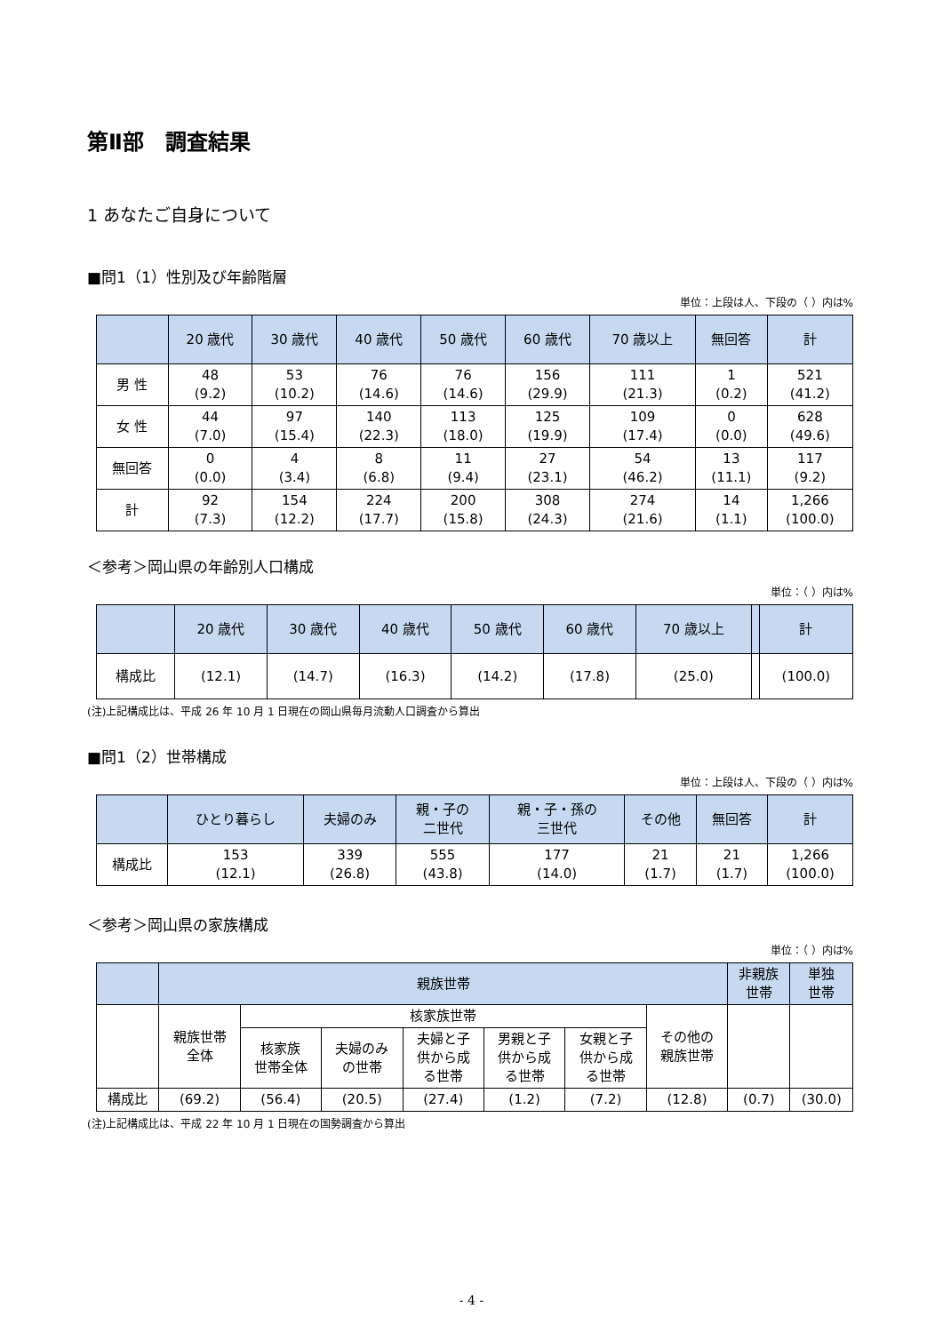第Ⅱ部　調査結果
1 あなたご自身について
■問1（1）性別及び年齢階層
単位：上段は人、下段の（ ）内は%
| | 20 歳代 | 30 歳代 | 40 歳代 | 50 歳代 | 60 歳代 | 70 歳以上 | 無回答 | 計 |
| --- | --- | --- | --- | --- | --- | --- | --- | --- |
| 男 性 | 48 (9.2) | 53 (10.2) | 76 (14.6) | 76 (14.6) | 156 (29.9) | 111 (21.3) | 1 (0.2) | 521 (41.2) |
| 女 性 | 44 (7.0) | 97 (15.4) | 140 (22.3) | 113 (18.0) | 125 (19.9) | 109 (17.4) | 0 (0.0) | 628 (49.6) |
| 無回答 | 0 (0.0) | 4 (3.4) | 8 (6.8) | 11 (9.4) | 27 (23.1) | 54 (46.2) | 13 (11.1) | 117 (9.2) |
| 計 | 92 (7.3) | 154 (12.2) | 224 (17.7) | 200 (15.8) | 308 (24.3) | 274 (21.6) | 14 (1.1) | 1,266 (100.0) |
＜参考＞岡山県の年齢別人口構成
単位：（ ）内は%
| | 20 歳代 | 30 歳代 | 40 歳代 | 50 歳代 | 60 歳代 | 70 歳以上 | | 計 |
| --- | --- | --- | --- | --- | --- | --- | --- | --- |
| 構成比 | (12.1) | (14.7) | (16.3) | (14.2) | (17.8) | (25.0) | | (100.0) |
(注)上記構成比は、平成 26 年 10 月 1 日現在の岡山県毎月流動人口調査から算出
■問1（2）世帯構成
単位：上段は人、下段の（ ）内は%
| | ひとり暮らし | 夫婦のみ | 親・子の 二世代 | 親・子・孫の 三世代 | その他 | 無回答 | 計 |
| --- | --- | --- | --- | --- | --- | --- | --- |
| 構成比 | 153 (12.1) | 339 (26.8) | 555 (43.8) | 177 (14.0) | 21 (1.7) | 21 (1.7) | 1,266 (100.0) |
＜参考＞岡山県の家族構成
単位：（ ）内は%
| | 親族世帯 | | | | | | | 非親族 世帯 | 単独 世帯 |
| --- | --- | --- | --- | --- | --- | --- | --- | --- | --- |
| | 親族世帯 全体 | 核家族世帯 | | | | | その他の 親族世帯 | | |
| | | 核家族 世帯全体 | 夫婦のみ の世帯 | 夫婦と子 供から成 る世帯 | 男親と子 供から成 る世帯 | 女親と子 供から成 る世帯 | | | |
| 構成比 | (69.2) | (56.4) | (20.5) | (27.4) | (1.2) | (7.2) | (12.8) | (0.7) | (30.0) |
(注)上記構成比は、平成 22 年 10 月 1 日現在の国勢調査から算出
- 4 -